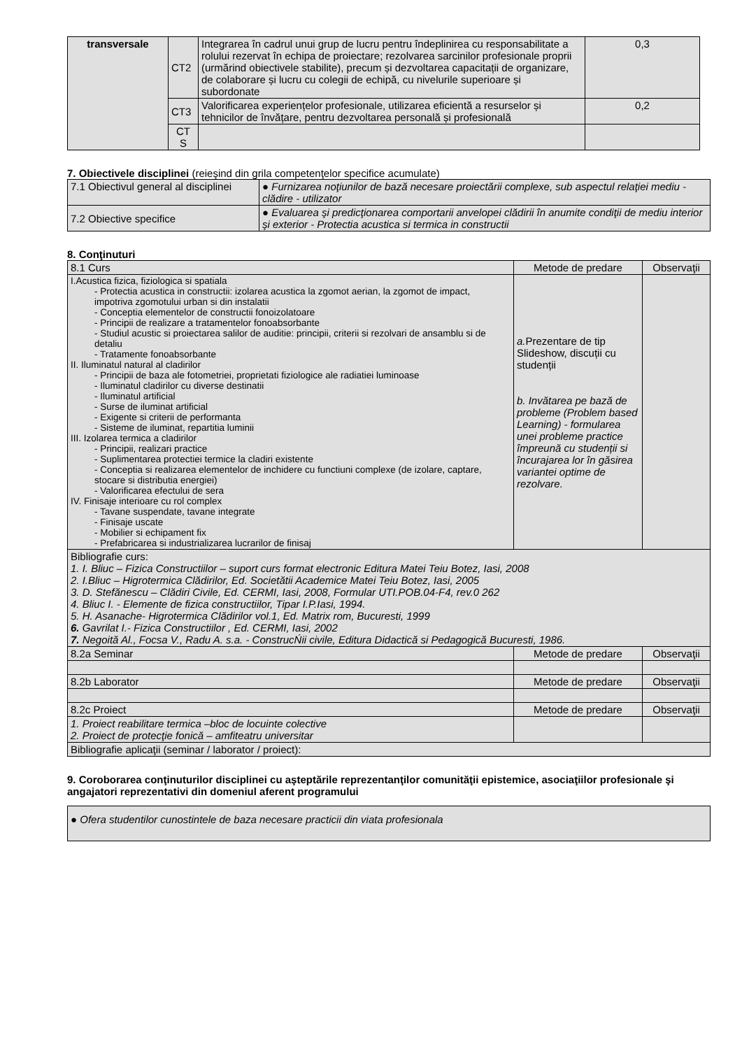| transversale | CT2 | Integrarea în cadrul unui grup de lucru pentru îndeplinirea cu responsabilitate a rolului rezervat în echipa de proiectare; rezolvarea sarcinilor profesionale proprii (urmărind obiectivele stabilite), precum și dezvoltarea capacitații de organizare, de colaborare și lucru cu colegii de echipă, cu nivelurile superioare și subordonate | 0,3 |
| | CT3 | Valorificarea experiențelor profesionale, utilizarea eficientă a resurselor și tehnicilor de învățare, pentru dezvoltarea personală și profesională | 0,2 |
| | CT S | | |
7. Obiectivele disciplinei (reieşind din grila competenţelor specifice acumulate)
| 7.1 Obiectivul general al disciplinei | ● Furnizarea noţiunilor de bază necesare proiectării complexe, sub aspectul relaţiei mediu - clădire - utilizator |
| 7.2 Obiective specifice | ● Evaluarea şi predicţionarea comportarii anvelopei clădirii în anumite condiţii de mediu interior şi exterior - Protectia acustica si termica in constructii |
8. Conţinuturi
| 8.1 Curs | Metode de predare | Observaţii |
| I.Acustica fizica, fiziologica si spatiala - Protectia acustica in constructii: izolarea acustica la zgomot aerian, la zgomot de impact, impotriva zgomotului urban si din instalatii - Conceptia elementelor de constructii fonoizolatoare - Principii de realizare a tratamentelor fonoabsorbante - Studiul acustic si proiectarea salilor de auditie: principii, criterii si rezolvari de ansamblu si de detaliu - Tratamente fonoabsorbante II. Iluminatul natural al cladirilor - Principii de baza ale fotometriei, proprietati fiziologice ale radiatiei luminoase - Iluminatul cladirilor cu diverse destinatii - Iluminatul artificial - Surse de iluminat artificial - Exigente si criterii de performanta - Sisteme de iluminat, repartitia luminii III. Izolarea termica a cladirilor - Principii, realizari practice - Suplimentarea protectiei termice la cladiri existente - Conceptia si realizarea elementelor de inchidere cu functiuni complexe (de izolare, captare, stocare si distributia energiei) - Valorificarea efectului de sera IV. Finisaje interioare cu rol complex - Tavane suspendate, tavane integrate - Finisaje uscate - Mobilier si echipament fix - Prefabricarea si industrializarea lucrarilor de finisaj | a. Prezentare de tip Slideshow, discuții cu studenții b. Invătarea pe bază de probleme (Problem based Learning) - formularea unei probleme practice împreună cu studenții si încurajarea lor în găsirea variantei optime de rezolvare. | |
| Bibliografie curs: 1. I. Bliuc – Fizica Constructiilor – suport curs format electronic Editura Matei Teiu Botez, Iasi, 2008 2. I.Bliuc – Higrotermica Clădirilor, Ed. Societătii Academice Matei Teiu Botez, Iasi, 2005 3. D. Stefănescu – Clădiri Civile, Ed. CERMI, Iasi, 2008, Formular UTI.POB.04-F4, rev.0 262 4. Bliuc I. - Elemente de fizica constructiilor, Tipar I.P.Iasi, 1994. 5. H. Asanache- Higrotermica Clădirilor vol.1, Ed. Matrix rom, Bucuresti, 1999 6. Gavrilat I.- Fizica Constructiilor , Ed. CERMI, Iasi, 2002 7. Negoită Al., Focsa V., Radu A. s.a. - ConstrucŃii civile, Editura Didactică si Pedagogică Bucuresti, 1986. | | |
| 8.2a Seminar | Metode de predare | Observaţii |
| 8.2b Laborator | Metode de predare | Observaţii |
| 8.2c Proiect | Metode de predare | Observaţii |
| 1. Proiect reabilitare termica –bloc de locuinte colective 2. Proiect de protecţie fonică – amfiteatru universitar | | |
| Bibliografie aplicaţii (seminar / laborator / proiect): | | |
9. Coroborarea conţinuturilor disciplinei cu aşteptările reprezentanţilor comunităţii epistemice, asociaţiilor profesionale şi angajatori reprezentativi din domeniul aferent programului
| ● Ofera studentilor cunostintele de baza necesare practicii din viata profesionala |